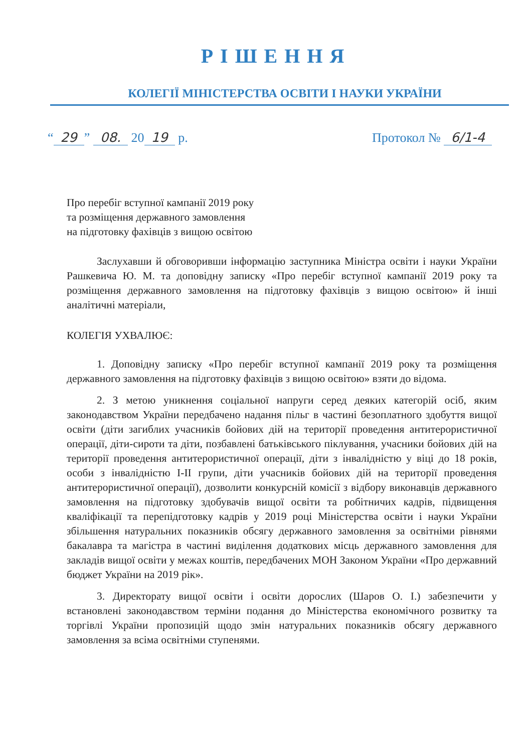РІШЕННЯ
КОЛЕГІЇ МІНІСТЕРСТВА ОСВІТИ І НАУКИ УКРАЇНИ
“29” 08. 20 19 р. Протокол № 6/1-4
Про перебіг вступної кампанії 2019 року
та розміщення державного замовлення
на підготовку фахівців з вищою освітою
Заслухавши й обговоривши інформацію заступника Міністра освіти і науки України Рашкевича Ю. М. та доповідну записку «Про перебіг вступної кампанії 2019 року та розміщення державного замовлення на підготовку фахівців з вищою освітою» й інші аналітичні матеріали,
КОЛЕГІЯ УХВАЛЮЄ:
1. Доповідну записку «Про перебіг вступної кампанії 2019 року та розміщення державного замовлення на підготовку фахівців з вищою освітою» взяти до відома.
2. З метою уникнення соціальної напруги серед деяких категорій осіб, яким законодавством України передбачено надання пільг в частині безоплатного здобуття вищої освіти (діти загиблих учасників бойових дій на території проведення антитерористичної операції, діти-сироти та діти, позбавлені батьківського піклування, учасники бойових дій на території проведення антитерористичної операції, діти з інвалідністю у віці до 18 років, особи з інвалідністю I-II групи, діти учасників бойових дій на території проведення антитерористичної операції), дозволити конкурсній комісії з відбору виконавців державного замовлення на підготовку здобувачів вищої освіти та робітничих кадрів, підвищення кваліфікації та перепідготовку кадрів у 2019 році Міністерства освіти і науки України збільшення натуральних показників обсягу державного замовлення за освітніми рівнями бакалавра та магістра в частині виділення додаткових місць державного замовлення для закладів вищої освіти у межах коштів, передбачених МОН Законом України «Про державний бюджет України на 2019 рік».
3. Директорату вищої освіти і освіти дорослих (Шаров О. І.) забезпечити у встановлені законодавством терміни подання до Міністерства економічного розвитку та торгівлі України пропозицій щодо змін натуральних показників обсягу державного замовлення за всіма освітніми ступенями.